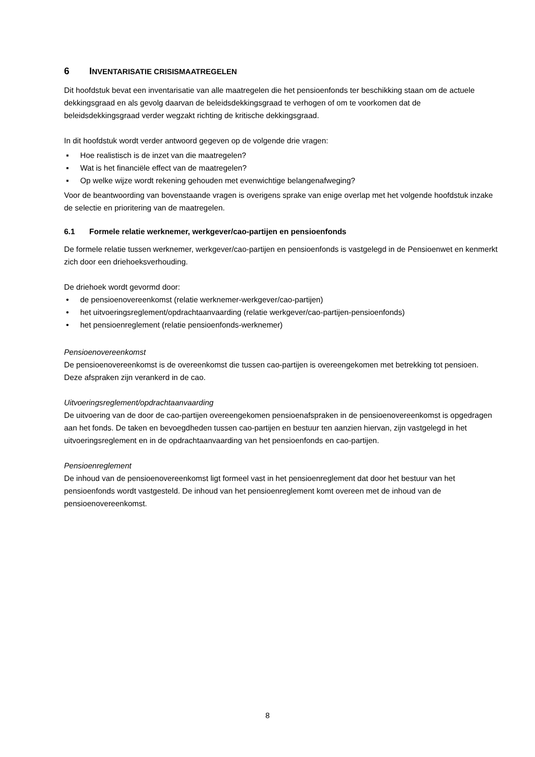6 INVENTARISATIE CRISISMAATREGELEN
Dit hoofdstuk bevat een inventarisatie van alle maatregelen die het pensioenfonds ter beschikking staan om de actuele dekkingsgraad en als gevolg daarvan de beleidsdekkingsgraad te verhogen of om te voorkomen dat de beleidsdekkingsgraad verder wegzakt richting de kritische dekkingsgraad.
In dit hoofdstuk wordt verder antwoord gegeven op de volgende drie vragen:
▪ Hoe realistisch is de inzet van die maatregelen?
▪ Wat is het financiële effect van de maatregelen?
▪ Op welke wijze wordt rekening gehouden met evenwichtige belangenafweging?
Voor de beantwoording van bovenstaande vragen is overigens sprake van enige overlap met het volgende hoofdstuk inzake de selectie en prioritering van de maatregelen.
6.1 Formele relatie werknemer, werkgever/cao-partijen en pensioenfonds
De formele relatie tussen werknemer, werkgever/cao-partijen en pensioenfonds is vastgelegd in de Pensioenwet en kenmerkt zich door een driehoeksverhouding.
De driehoek wordt gevormd door:
• de pensioenovereenkomst (relatie werknemer-werkgever/cao-partijen)
• het uitvoeringsreglement/opdrachtaanvaarding (relatie werkgever/cao-partijen-pensioenfonds)
• het pensioenreglement (relatie pensioenfonds-werknemer)
Pensioenovereenkomst
De pensioenovereenkomst is de overeenkomst die tussen cao-partijen is overeengekomen met betrekking tot pensioen. Deze afspraken zijn verankerd in de cao.
Uitvoeringsreglement/opdrachtaanvaarding
De uitvoering van de door de cao-partijen overeengekomen pensioenafspraken in de pensioenovereenkomst is opgedragen aan het fonds. De taken en bevoegdheden tussen cao-partijen en bestuur ten aanzien hiervan, zijn vastgelegd in het uitvoeringsreglement en in de opdrachtaanvaarding van het pensioenfonds en cao-partijen.
Pensioenreglement
De inhoud van de pensioenovereenkomst ligt formeel vast in het pensioenreglement dat door het bestuur van het pensioenfonds wordt vastgesteld. De inhoud van het pensioenreglement komt overeen met de inhoud van de pensioenovereenkomst.
8